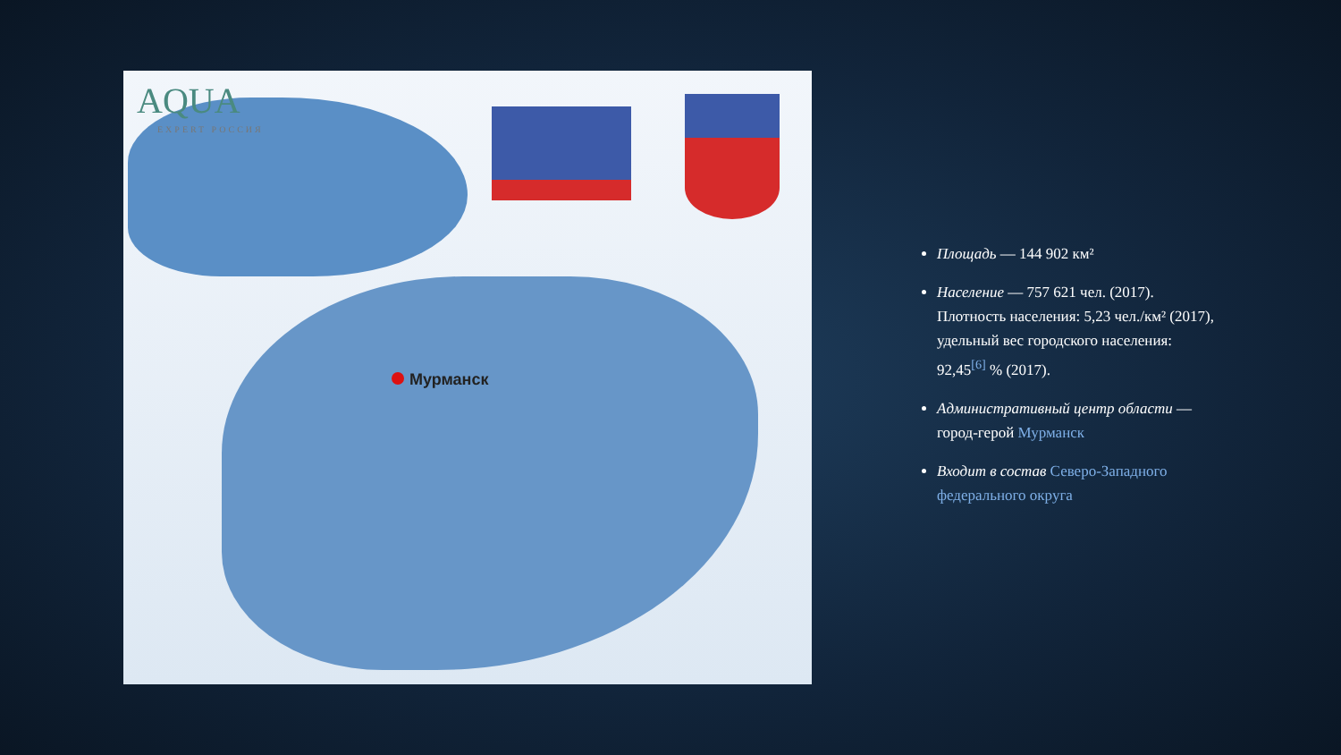AQUA
EXPERT РОССИЯ
Мурманск
Площадь — 144 902 км²
Население — 757 621 чел. (2017). Плотность населения: 5,23 чел./км² (2017), удельный вес городского населения: 92,45<sup>[6]</sup> % (2017).
Административный центр области — город-герой Мурманск
Входит в состав Северо-Западного федерального округа